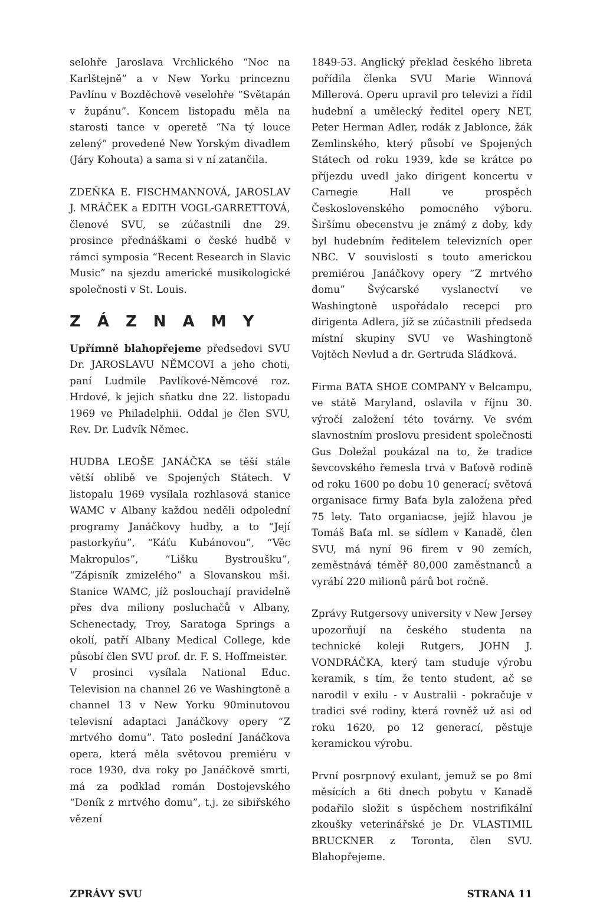selohře Jaroslava Vrchlického “Noc na Karlštejně” a v New Yorku princeznu Pavlínu v Bozděchově veselohře “Světapán v župánu”. Koncem listopadu měla na starosti tance v operetě “Na tý louce zelený” provedené New Yorským divadlem (Járy Kohouta) a sama si v ní zatančila.
ZDEŇKA E. FISCHMANNOVÁ, JAROSLAV J. MRÁČEK a EDITH VOGL-GARRETTOVÁ, členové SVU, se zúčastnili dne 29. prosince přednáškami o české hudbě v rámci symposia “Recent Research in Slavic Music” na sjezdu americké musikologické společnosti v St. Louis.
ZÁZNAMY
Upřímně blahopřejeme předsedovi SVU Dr. JAROSLAVU NĚMCOVI a jeho choti, paní Ludmile Pavlíkové-Němcové roz. Hrdové, k jejich sňatku dne 22. listopadu 1969 ve Philadelphii. Oddal je člen SVU, Rev. Dr. Ludvík Němec.
HUDBA LEOŠE JANÁČKA se těší stále větší oblibě ve Spojených Státech. V listopalu 1969 vysílala rozhlasová stanice WAMC v Albany každou neděli odpolední programy Janáčkovy hudby, a to “Její pastorkyňu”, “Káťu Kubánovou”, “Věc Makropulos”, “Lišku Bystroušku”, “Zápisník zmizelého” a Slovanskou mši. Stanice WAMC, jíž poslouchají pravidelně přes dva miliony posluchačů v Albany, Schenectady, Troy, Saratoga Springs a okolí, patří Albany Medical College, kde působí člen SVU prof. dr. F. S. Hoffmeister.
V prosinci vysílala National Educ. Television na channel 26 ve Washingtoně a channel 13 v New Yorku 90minutovou televisní adaptaci Janáčkovy opery “Z mrtvého domu”. Tato poslední Janáčkova opera, která měla světovou premiéru v roce 1930, dva roky po Janáčkově smrti, má za podklad román Dostojevského “Deník z mrtvého domu”, t.j. ze sibiřského vězení
1849-53. Anglický překlad českého libreta pořídila členka SVU Marie Winnová Millerová. Operu upravil pro televizi a řídil hudební a umělecký ředitel opery NET, Peter Herman Adler, rodák z Jablonce, žák Zemlinského, který působí ve Spojených Státech od roku 1939, kde se krátce po příjezdu uvedl jako dirigent koncertu v Carnegie Hall ve prospěch Československého pomocného výboru. Širšímu obecenstvu je známý z doby, kdy byl hudebním ředitelem televizních oper NBC. V souvislosti s touto americkou premiérou Janáčkovy opery “Z mrtvého domu” Švýcarské vyslanectví ve Washingtoně uspořádalo recepci pro dirigenta Adlera, jíž se zúčastnili předseda místní skupiny SVU ve Washingtoně Vojtěch Nevlud a dr. Gertruda Sládková.
Firma BATA SHOE COMPANY v Belcampu, ve státě Maryland, oslavila v říjnu 30. výročí založení této továrny. Ve svém slavnostním proslovu president společnosti Gus Doležal poukázal na to, že tradice ševcovského řemesla trvá v Baťově rodině od roku 1600 po dobu 10 generací; světová organisace firmy Baťa byla založena před 75 lety. Tato organiacse, jejíž hlavou je Tomáš Baťa ml. se sídlem v Kanadě, člen SVU, má nyní 96 firem v 90 zemích, zeměstnává téměř 80,000 zaměstnanců a vyrábí 220 milionů párů bot ročně.
Zprávy Rutgersovy university v New Jersey upozorňují na českého studenta na technické koleji Rutgers, JOHN J. VONDRÁČKA, který tam studuje výrobu keramik, s tím, že tento student, ač se narodil v exilu - v Australii - pokračuje v tradici své rodiny, která rovněž už asi od roku 1620, po 12 generací, pěstuje keramickou výrobu.
První posrpnový exulant, jemuž se po 8mi měsících a 6ti dnech pobytu v Kanadě podařilo složit s úspěchem nostrifikální zkoušky veterinářské je Dr. VLASTIMIL BRUCKNER z Toronta, člen SVU. Blahopřejeme.
ZPRÁVY SVU STRANA 11